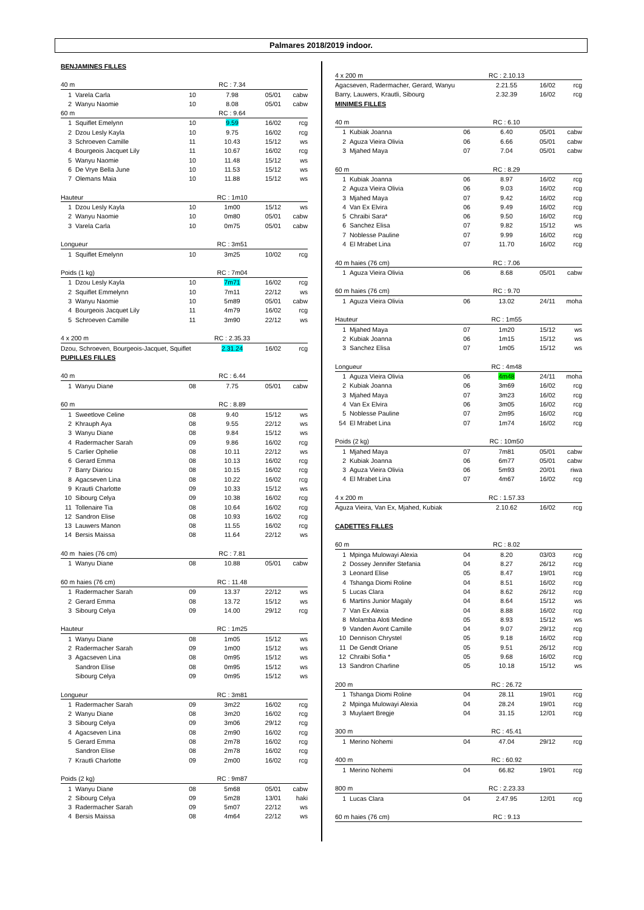Palmares 2018/2019 indoor.
| BENJAMINES FILLES | | | | | |
| 40 m | | | RC : 7.34 | | |
| 1 | Varela Carla | 10 | 7.98 | 05/01 | cabw |
| 2 | Wanyu Naomie | 10 | 8.08 | 05/01 | cabw |
| 60 m | | | RC : 9.64 | | |
| 1 | Squiflet Emelynn | 10 | 9.59 | 16/02 | rcg |
| 2 | Dzou Lesly Kayla | 10 | 9.75 | 16/02 | rcg |
| 3 | Schroeven Camille | 11 | 10.43 | 15/12 | ws |
| 4 | Bourgeois Jacquet Lily | 11 | 10.67 | 16/02 | rcg |
| 5 | Wanyu Naomie | 10 | 11.48 | 15/12 | ws |
| 6 | De Vrye Bella June | 10 | 11.53 | 15/12 | ws |
| 7 | Olemans Maia | 10 | 11.88 | 15/12 | ws |
| Hauteur | | | RC : 1m10 | | |
| 1 | Dzou Lesly Kayla | 10 | 1m00 | 15/12 | ws |
| 2 | Wanyu Naomie | 10 | 0m80 | 05/01 | cabw |
| 3 | Varela Carla | 10 | 0m75 | 05/01 | cabw |
| Longueur | | | RC : 3m51 | | |
| 1 | Squiflet Emelynn | 10 | 3m25 | 10/02 | rcg |
| Poids (1 kg) | | | RC : 7m04 | | |
| 1 | Dzou Lesly Kayla | 10 | 7m71 | 16/02 | rcg |
| 2 | Squiflet Emmelynn | 10 | 7m11 | 22/12 | ws |
| 3 | Wanyu Naomie | 10 | 5m89 | 05/01 | cabw |
| 4 | Bourgeois Jacquet Lily | 11 | 4m79 | 16/02 | rcg |
| 5 | Schroeven Camille | 11 | 3m90 | 22/12 | ws |
| 4 x 200 m | | | RC : 2.35.33 | | |
| Dzou, Schroeven, Bourgeois-Jacquet, Squiflet | | | 2.31.24 | 16/02 | rcg |
| PUPILLES FILLES | | | | | |
| 40 m | | | RC : 6.44 | | |
| 1 | Wanyu Diane | 08 | 7.75 | 05/01 | cabw |
| 60 m | | | RC : 8.89 | | |
| 1 | Sweetlove Celine | 08 | 9.40 | 15/12 | ws |
| 2 | Khrauph Aya | 08 | 9.55 | 22/12 | ws |
| 3 | Wanyu Diane | 08 | 9.84 | 15/12 | ws |
| 4 | Radermacher Sarah | 09 | 9.86 | 16/02 | rcg |
| 5 | Carlier Ophelie | 08 | 10.11 | 22/12 | ws |
| 6 | Gerard Emma | 08 | 10.13 | 16/02 | rcg |
| 7 | Barry Diariou | 08 | 10.15 | 16/02 | rcg |
| 8 | Agacseven Lina | 08 | 10.22 | 16/02 | rcg |
| 9 | Krautli Charlotte | 09 | 10.33 | 15/12 | ws |
| 10 | Sibourg Celya | 09 | 10.38 | 16/02 | rcg |
| 11 | Tollenaire Tia | 08 | 10.64 | 16/02 | rcg |
| 12 | Sandron Elise | 08 | 10.93 | 16/02 | rcg |
| 13 | Lauwers Manon | 08 | 11.55 | 16/02 | rcg |
| 14 | Bersis Maissa | 08 | 11.64 | 22/12 | ws |
| 40 m haies (76 cm) | | | RC : 7.81 | | |
| 1 | Wanyu Diane | 08 | 10.88 | 05/01 | cabw |
| 60 m haies (76 cm) | | | RC : 11.48 | | |
| 1 | Radermacher Sarah | 09 | 13.37 | 22/12 | ws |
| 2 | Gerard Emma | 08 | 13.72 | 15/12 | ws |
| 3 | Sibourg Celya | 09 | 14.00 | 29/12 | rcg |
| Hauteur | | | RC : 1m25 | | |
| 1 | Wanyu Diane | 08 | 1m05 | 15/12 | ws |
| 2 | Radermacher Sarah | 09 | 1m00 | 15/12 | ws |
| 3 | Agacseven Lina | 08 | 0m95 | 15/12 | ws |
| | Sandron Elise | 08 | 0m95 | 15/12 | ws |
| | Sibourg Celya | 09 | 0m95 | 15/12 | ws |
| Longueur | | | RC : 3m81 | | |
| 1 | Radermacher Sarah | 09 | 3m22 | 16/02 | rcg |
| 2 | Wanyu Diane | 08 | 3m20 | 16/02 | rcg |
| 3 | Sibourg Celya | 09 | 3m06 | 29/12 | rcg |
| 4 | Agacseven Lina | 08 | 2m90 | 16/02 | rcg |
| 5 | Gerard Emma | 08 | 2m78 | 16/02 | rcg |
| | Sandron Elise | 08 | 2m78 | 16/02 | rcg |
| 7 | Krautli Charlotte | 09 | 2m00 | 16/02 | rcg |
| Poids (2 kg) | | | RC : 9m87 | | |
| 1 | Wanyu Diane | 08 | 5m68 | 05/01 | cabw |
| 2 | Sibourg Celya | 09 | 5m28 | 13/01 | haki |
| 3 | Radermacher Sarah | 09 | 5m07 | 22/12 | ws |
| 4 | Bersis Maissa | 08 | 4m64 | 22/12 | ws |
| 4 x 200 m | | | RC : 2.10.13 | | |
| Agacseven, Radermacher, Gerard, Wanyu | | | 2.21.55 | 16/02 | rcg |
| Barry, Lauwers, Krautli, Sibourg | | | 2.32.39 | 16/02 | rcg |
| MINIMES FILLES | | | | | |
| 40 m | | | RC : 6.10 | | |
| 1 | Kubiak Joanna | 06 | 6.40 | 05/01 | cabw |
| 2 | Aguza Vieira Olivia | 06 | 6.66 | 05/01 | cabw |
| 3 | Mjahed Maya | 07 | 7.04 | 05/01 | cabw |
| 60 m | | | RC : 8.29 | | |
| 1 | Kubiak Joanna | 06 | 8.97 | 16/02 | rcg |
| 2 | Aguza Vieira Olivia | 06 | 9.03 | 16/02 | rcg |
| 3 | Mjahed Maya | 07 | 9.42 | 16/02 | rcg |
| 4 | Van Ex Elvira | 06 | 9.49 | 16/02 | rcg |
| 5 | Chraibi Sara* | 06 | 9.50 | 16/02 | rcg |
| 6 | Sanchez Elisa | 07 | 9.82 | 15/12 | ws |
| 7 | Noblesse Pauline | 07 | 9.99 | 16/02 | rcg |
| 4 | El Mrabet Lina | 07 | 11.70 | 16/02 | rcg |
| 40 m haies (76 cm) | | | RC : 7.06 | | |
| 1 | Aguza Vieira Olivia | 06 | 8.68 | 05/01 | cabw |
| 60 m haies (76 cm) | | | RC : 9.70 | | |
| 1 | Aguza Vieira Olivia | 06 | 13.02 | 24/11 | moha |
| Hauteur | | | RC : 1m55 | | |
| 1 | Mjahed Maya | 07 | 1m20 | 15/12 | ws |
| 2 | Kubiak Joanna | 06 | 1m15 | 15/12 | ws |
| 3 | Sanchez Elisa | 07 | 1m05 | 15/12 | ws |
| Longueur | | | RC : 4m48 | | |
| 1 | Aguza Vieira Olivia | 06 | 4m48 | 24/11 | moha |
| 2 | Kubiak Joanna | 06 | 3m69 | 16/02 | rcg |
| 3 | Mjahed Maya | 07 | 3m23 | 16/02 | rcg |
| 4 | Van Ex Elvira | 06 | 3m05 | 16/02 | rcg |
| 5 | Noblesse Pauline | 07 | 2m95 | 16/02 | rcg |
| 54 | El Mrabet Lina | 07 | 1m74 | 16/02 | rcg |
| Poids (2 kg) | | | RC : 10m50 | | |
| 1 | Mjahed Maya | 07 | 7m81 | 05/01 | cabw |
| 2 | Kubiak Joanna | 06 | 6m77 | 05/01 | cabw |
| 3 | Aguza Vieira Olivia | 06 | 5m93 | 20/01 | riwa |
| 4 | El Mrabet Lina | 07 | 4m67 | 16/02 | rcg |
| 4 x 200 m | | | RC : 1.57.33 | | |
| Aguza Vieira, Van Ex, Mjahed, Kubiak | | | 2.10.62 | 16/02 | rcg |
| CADETTES FILLES | | | | | |
| 60 m | | | RC : 8.02 | | |
| 1 | Mpinga Mulowayi Alexia | 04 | 8.20 | 03/03 | rcg |
| 2 | Dossey Jennifer Stefania | 04 | 8.27 | 26/12 | rcg |
| 3 | Leonard Elise | 05 | 8.47 | 19/01 | rcg |
| 4 | Tshanga Diomi Roline | 04 | 8.51 | 16/02 | rcg |
| 5 | Lucas Clara | 04 | 8.62 | 26/12 | rcg |
| 6 | Martins Junior Magaly | 04 | 8.64 | 15/12 | ws |
| 7 | Van Ex Alexia | 04 | 8.88 | 16/02 | rcg |
| 8 | Molamba Aloti Medine | 05 | 8.93 | 15/12 | ws |
| 9 | Vanden Avont Camille | 04 | 9.07 | 29/12 | rcg |
| 10 | Dennison Chrystel | 05 | 9.18 | 16/02 | rcg |
| 11 | De Gendt Oriane | 05 | 9.51 | 26/12 | rcg |
| 12 | Chraibi Sofia * | 05 | 9.68 | 16/02 | rcg |
| 13 | Sandron Charline | 05 | 10.18 | 15/12 | ws |
| 200 m | | | RC : 26.72 | | |
| 1 | Tshanga Diomi Roline | 04 | 28.11 | 19/01 | rcg |
| 2 | Mpinga Mulowayi Alexia | 04 | 28.24 | 19/01 | rcg |
| 3 | Muylaert Bregje | 04 | 31.15 | 12/01 | rcg |
| 300 m | | | RC : 45.41 | | |
| 1 | Merino Nohemi | 04 | 47.04 | 29/12 | rcg |
| 400 m | | | RC : 60.92 | | |
| 1 | Merino Nohemi | 04 | 66.82 | 19/01 | rcg |
| 800 m | | | RC : 2.23.33 | | |
| 1 | Lucas Clara | 04 | 2.47.95 | 12/01 | rcg |
| 60 m haies (76 cm) | | | RC : 9.13 | | |